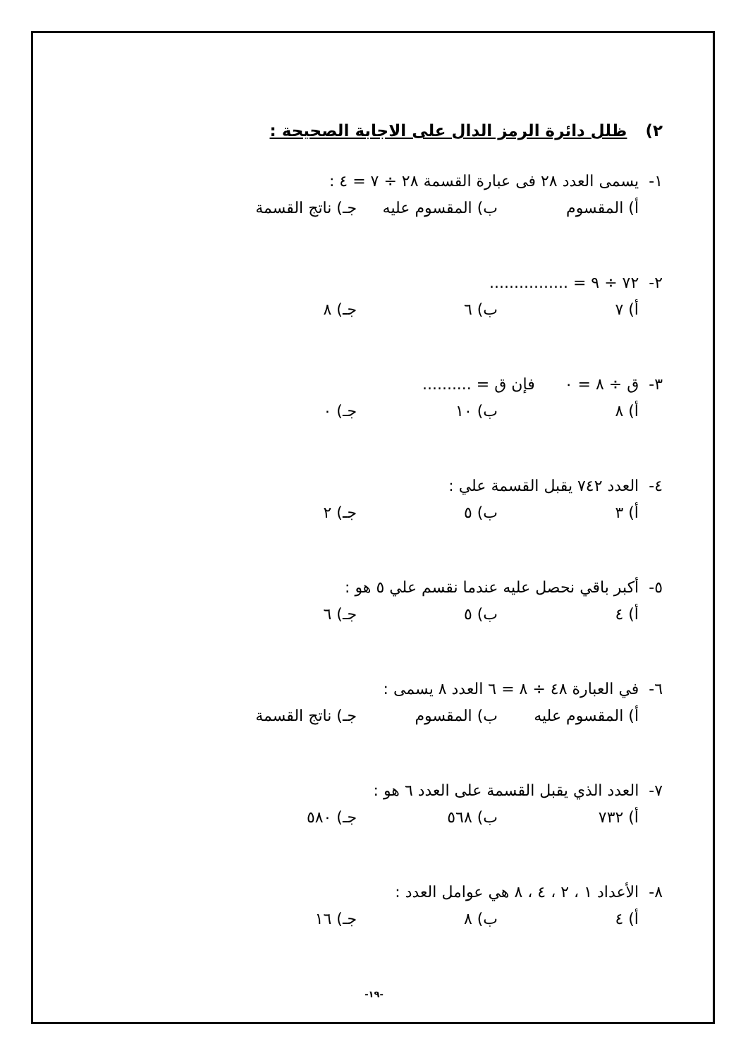٢) ظلل دائرة الرمز الدال على الاجابة الصحيحة :
١- يسمى العدد ٢٨ فى عبارة القسمة ٢٨ ÷ ٧ = ٤ :
أ) المقسوم ب) المقسوم عليه جـ) ناتج القسمة
٢- ٧٢ ÷ ٩ = ................
أ) ٧ ب) ٦ جـ) ٨
٣- ق ÷ ٨ = ٠ فإن ق = ..........
أ) ٨ ب) ١٠ جـ) ٠
٤- العدد ٧٤٢ يقبل القسمة علي :
أ) ٣ ب) ٥ جـ) ٢
٥- أكبر باقي نحصل عليه عندما نقسم علي ٥ هو :
أ) ٤ ب) ٥ جـ) ٦
٦- في العبارة ٤٨ ÷ ٨ = ٦ العدد ٨ يسمى :
أ) المقسوم عليه ب) المقسوم جـ) ناتج القسمة
٧- العدد الذي يقبل القسمة على العدد ٦ هو :
أ) ٧٣٢ ب) ٥٦٨ جـ) ٥٨٠
٨- الأعداد ١ ، ٢ ، ٤ ، ٨ هي عوامل العدد :
أ) ٤ ب) ٨ جـ) ١٦
-١٩-